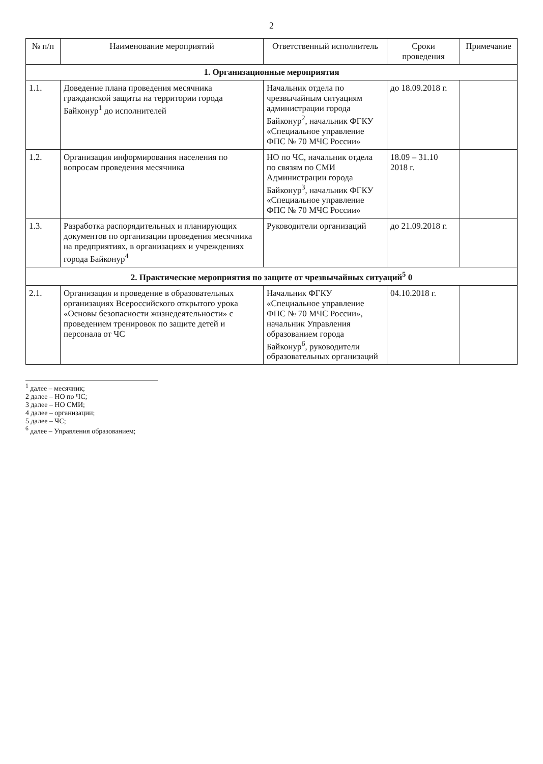2
| № п/п | Наименование мероприятий | Ответственный исполнитель | Сроки проведения | Примечание |
| --- | --- | --- | --- | --- |
| 1. Организационные мероприятия | | | | |
| 1.1. | Доведение плана проведения месячника гражданской защиты на территории города Байконур<sup>1</sup> до исполнителей | Начальник отдела по чрезвычайным ситуациям администрации города Байконур<sup>2</sup>, начальник ФГКУ «Специальное управление ФПС № 70 МЧС России» | до 18.09.2018 г. | |
| 1.2. | Организация информирования населения по вопросам проведения месячника | НО по ЧС, начальник отдела по связям по СМИ Администрации города Байконур<sup>3</sup>, начальник ФГКУ «Специальное управление ФПС № 70 МЧС России» | 18.09 – 31.10 2018 г. | |
| 1.3. | Разработка распорядительных и планирующих документов по организации проведения месячника на предприятиях, в организациях и учреждениях города Байконур<sup>4</sup> | Руководители организаций | до 21.09.2018 г. | |
| 2. Практические мероприятия по защите от чрезвычайных ситуаций<sup>5</sup> 0 | | | | |
| 2.1. | Организация и проведение в образовательных организациях Всероссийского открытого урока «Основы безопасности жизнедеятельности» с проведением тренировок по защите детей и персонала от ЧС | Начальник ФГКУ «Специальное управление ФПС № 70 МЧС России», начальник Управления образованием города Байконур<sup>6</sup>, руководители образовательных организаций | 04.10.2018 г. | |
<sup>1</sup> далее – месячник;
2 далее – НО по ЧС;
3 далее – НО СМИ;
4 далее – организации;
5 далее – ЧС;
<sup>6</sup> далее – Управления образованием;